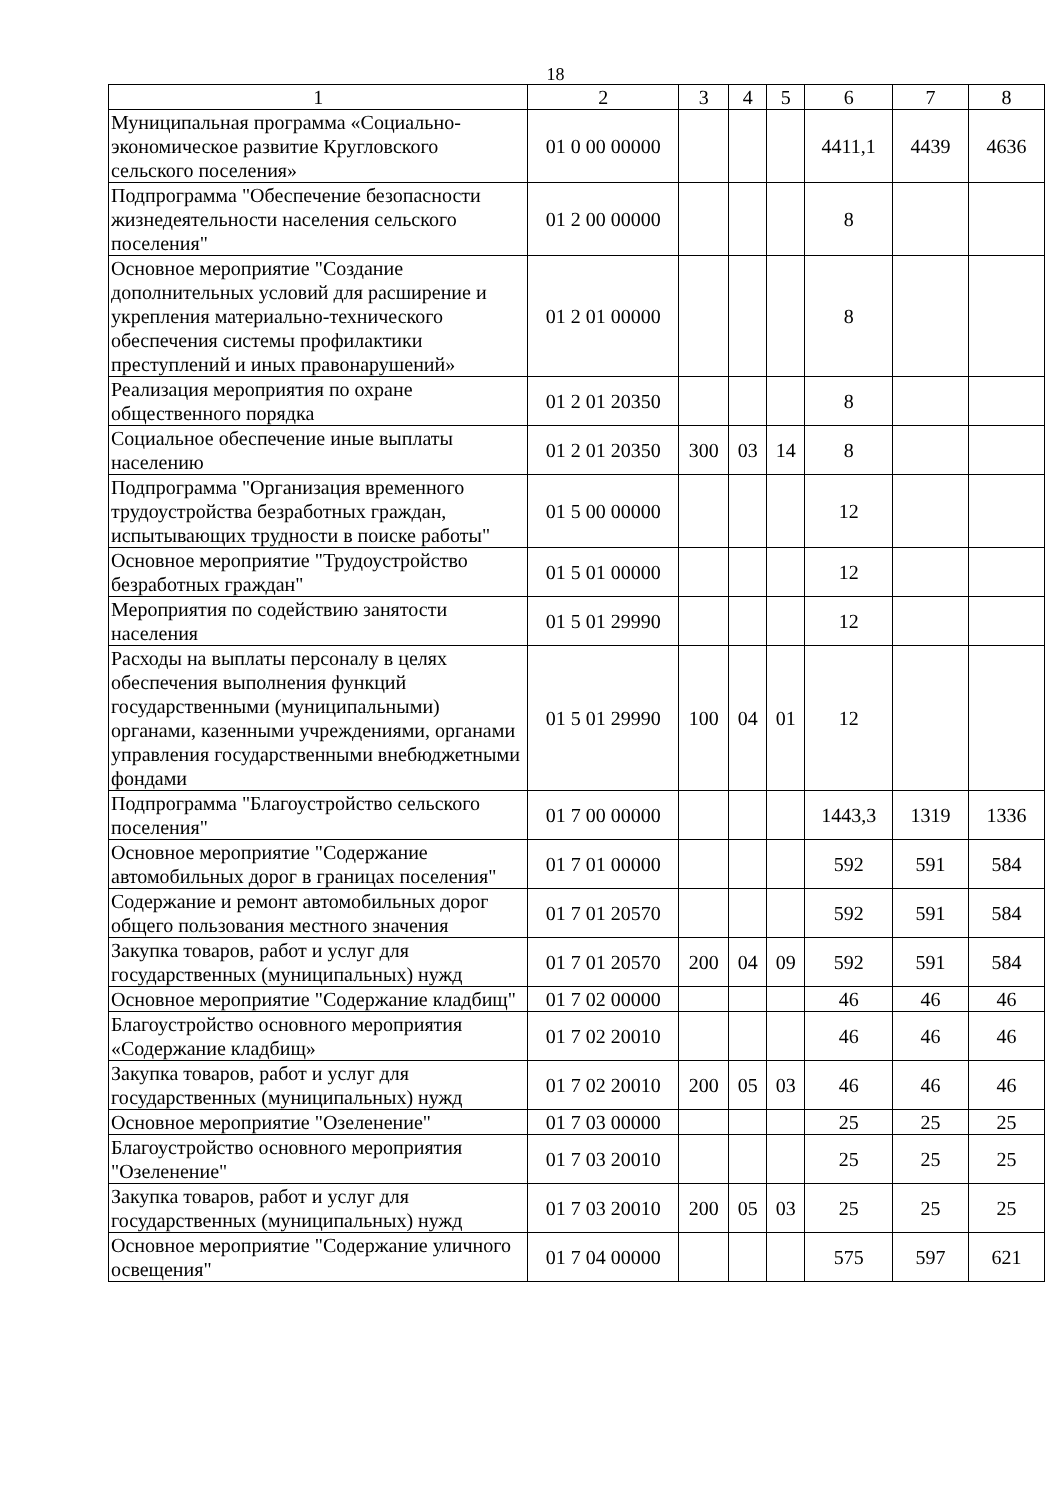18
| 1 | 2 | 3 | 4 | 5 | 6 | 7 | 8 |
| --- | --- | --- | --- | --- | --- | --- | --- |
| Муниципальная программа «Социально-экономическое развитие Кругловского сельского поселения» | 01 0 00 00000 | | | | 4411,1 | 4439 | 4636 |
| Подпрограмма "Обеспечение безопасности жизнедеятельности населения сельского поселения" | 01 2 00 00000 | | | | 8 | | |
| Основное мероприятие "Создание дополнительных условий для расширение и укрепления материально-технического обеспечения системы профилактики преступлений и иных правонарушений» | 01 2 01 00000 | | | | 8 | | |
| Реализация мероприятия по охране общественного порядка | 01 2 01 20350 | | | | 8 | | |
| Социальное обеспечение иные выплаты населению | 01 2 01 20350 | 300 | 03 | 14 | 8 | | |
| Подпрограмма "Организация временного трудоустройства безработных граждан, испытывающих трудности в поиске работы" | 01 5 00 00000 | | | | 12 | | |
| Основное мероприятие "Трудоустройство безработных граждан" | 01 5 01 00000 | | | | 12 | | |
| Мероприятия по содействию занятости населения | 01 5 01 29990 | | | | 12 | | |
| Расходы на выплаты персоналу в целях обеспечения выполнения функций государственными (муниципальными) органами, казенными учреждениями, органами управления государственными внебюджетными фондами | 01 5 01 29990 | 100 | 04 | 01 | 12 | | |
| Подпрограмма "Благоустройство сельского поселения" | 01 7 00 00000 | | | | 1443,3 | 1319 | 1336 |
| Основное мероприятие "Содержание автомобильных дорог в границах поселения" | 01 7 01 00000 | | | | 592 | 591 | 584 |
| Содержание и ремонт автомобильных дорог общего пользования местного значения | 01 7 01 20570 | | | | 592 | 591 | 584 |
| Закупка товаров, работ и услуг для государственных (муниципальных) нужд | 01 7 01 20570 | 200 | 04 | 09 | 592 | 591 | 584 |
| Основное мероприятие "Содержание кладбищ" | 01 7 02 00000 | | | | 46 | 46 | 46 |
| Благоустройство основного мероприятия «Содержание кладбищ» | 01 7 02 20010 | | | | 46 | 46 | 46 |
| Закупка товаров, работ и услуг для государственных (муниципальных) нужд | 01 7 02 20010 | 200 | 05 | 03 | 46 | 46 | 46 |
| Основное мероприятие "Озеленение" | 01 7 03 00000 | | | | 25 | 25 | 25 |
| Благоустройство основного мероприятия "Озеленение" | 01 7 03 20010 | | | | 25 | 25 | 25 |
| Закупка товаров, работ и услуг для государственных (муниципальных) нужд | 01 7 03 20010 | 200 | 05 | 03 | 25 | 25 | 25 |
| Основное мероприятие "Содержание уличного освещения" | 01 7 04 00000 | | | | 575 | 597 | 621 |